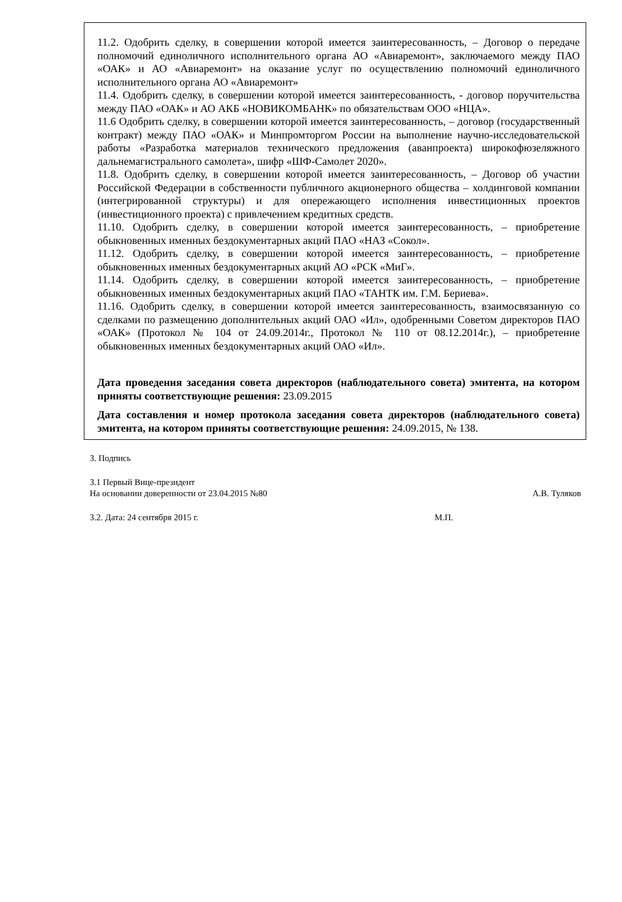11.2. Одобрить сделку, в совершении которой имеется заинтересованность, – Договор о передаче полномочий единоличного исполнительного органа АО «Авиаремонт», заключаемого между ПАО «ОАК» и АО «Авиаремонт» на оказание услуг по осуществлению полномочий единоличного исполнительного органа АО «Авиаремонт»
11.4. Одобрить сделку, в совершении которой имеется заинтересованность, - договор поручительства между ПАО «ОАК» и АО АКБ «НОВИКОМБАНК» по обязательствам ООО «НЦА».
11.6 Одобрить сделку, в совершении которой имеется заинтересованность, – договор (государственный контракт) между ПАО «ОАК» и Минпромторгом России на выполнение научно-исследовательской работы «Разработка материалов технического предложения (аванпроекта) широкофюзеляжного дальнемагистрального самолета», шифр «ШФ-Самолет 2020».
11.8. Одобрить сделку, в совершении которой имеется заинтересованность, – Договор об участии Российской Федерации в собственности публичного акционерного общества – холдинговой компании (интегрированной структуры) и для опережающего исполнения инвестиционных проектов (инвестиционного проекта) с привлечением кредитных средств.
11.10. Одобрить сделку, в совершении которой имеется заинтересованность, – приобретение обыкновенных именных бездокументарных акций ПАО «НАЗ «Сокол».
11.12. Одобрить сделку, в совершении которой имеется заинтересованность, – приобретение обыкновенных именных бездокументарных акций АО «РСК «МиГ».
11.14. Одобрить сделку, в совершении которой имеется заинтересованность, – приобретение обыкновенных именных бездокументарных акций ПАО «ТАНТК им. Г.М. Бериева».
11.16. Одобрить сделку, в совершении которой имеется заинтересованность, взаимосвязанную со сделками по размещению дополнительных акций ОАО «Ил», одобренными Советом директоров ПАО «ОАК» (Протокол № 104 от 24.09.2014г., Протокол № 110 от 08.12.2014г.), – приобретение обыкновенных именных бездокументарных акций ОАО «Ил».
Дата проведения заседания совета директоров (наблюдательного совета) эмитента, на котором приняты соответствующие решения: 23.09.2015
Дата составления и номер протокола заседания совета директоров (наблюдательного совета) эмитента, на котором приняты соответствующие решения: 24.09.2015, № 138.
3. Подпись
3.1 Первый Вице-президент
На основании доверенности от 23.04.2015 №80 А.В. Туляков
3.2. Дата: 24 сентября 2015 г. М.П.